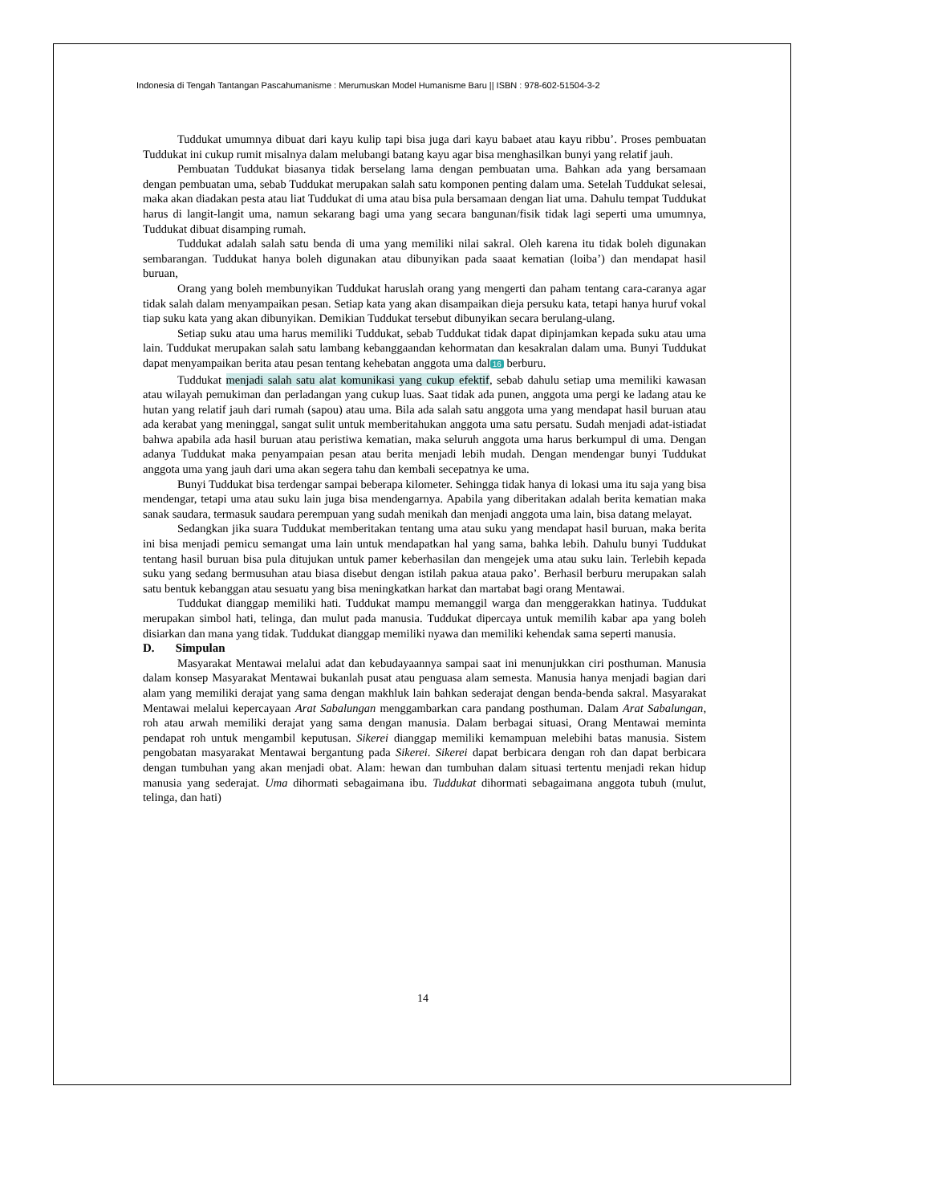Indonesia di Tengah Tantangan Pascahumanisme : Merumuskan Model Humanisme Baru || ISBN : 978-602-51504-3-2
Tuddukat umumnya dibuat dari kayu kulip tapi bisa juga dari kayu babaet atau kayu ribbu’. Proses pembuatan Tuddukat ini cukup rumit misalnya dalam melubangi batang kayu agar bisa menghasilkan bunyi yang relatif jauh.
Pembuatan Tuddukat biasanya tidak berselang lama dengan pembuatan uma. Bahkan ada yang bersamaan dengan pembuatan uma, sebab Tuddukat merupakan salah satu komponen penting dalam uma. Setelah Tuddukat selesai, maka akan diadakan pesta atau liat Tuddukat di uma atau bisa pula bersamaan dengan liat uma. Dahulu tempat Tuddukat harus di langit-langit uma, namun sekarang bagi uma yang secara bangunan/fisik tidak lagi seperti uma umumnya, Tuddukat dibuat disamping rumah.
Tuddukat adalah salah satu benda di uma yang memiliki nilai sakral. Oleh karena itu tidak boleh digunakan sembarangan. Tuddukat hanya boleh digunakan atau dibunyikan pada saaat kematian (loiba’) dan mendapat hasil buruan,
Orang yang boleh membunyikan Tuddukat haruslah orang yang mengerti dan paham tentang cara-caranya agar tidak salah dalam menyampaikan pesan. Setiap kata yang akan disampaikan dieja persuku kata, tetapi hanya huruf vokal tiap suku kata yang akan dibunyikan. Demikian Tuddukat tersebut dibunyikan secara berulang-ulang.
Setiap suku atau uma harus memiliki Tuddukat, sebab Tuddukat tidak dapat dipinjamkan kepada suku atau uma lain. Tuddukat merupakan salah satu lambang kebanggaandan kehormatan dan kesakralan dalam uma. Bunyi Tuddukat dapat menyampaikan berita atau pesan tentang kehebatan anggota uma dal 16 berburu.
Tuddukat menjadi salah satu alat komunikasi yang cukup efektif, sebab dahulu setiap uma memiliki kawasan atau wilayah pemukiman dan perladangan yang cukup luas. Saat tidak ada punen, anggota uma pergi ke ladang atau ke hutan yang relatif jauh dari rumah (sapou) atau uma. Bila ada salah satu anggota uma yang mendapat hasil buruan atau ada kerabat yang meninggal, sangat sulit untuk memberitahukan anggota uma satu persatu. Sudah menjadi adat-istiadat bahwa apabila ada hasil buruan atau peristiwa kematian, maka seluruh anggota uma harus berkumpul di uma. Dengan adanya Tuddukat maka penyampaian pesan atau berita menjadi lebih mudah. Dengan mendengar bunyi Tuddukat anggota uma yang jauh dari uma akan segera tahu dan kembali secepatnya ke uma.
Bunyi Tuddukat bisa terdengar sampai beberapa kilometer. Sehingga tidak hanya di lokasi uma itu saja yang bisa mendengar, tetapi uma atau suku lain juga bisa mendengarnya. Apabila yang diberitakan adalah berita kematian maka sanak saudara, termasuk saudara perempuan yang sudah menikah dan menjadi anggota uma lain, bisa datang melayat.
Sedangkan jika suara Tuddukat memberitakan tentang uma atau suku yang mendapat hasil buruan, maka berita ini bisa menjadi pemicu semangat uma lain untuk mendapatkan hal yang sama, bahka lebih. Dahulu bunyi Tuddukat tentang hasil buruan bisa pula ditujukan untuk pamer keberhasilan dan mengejek uma atau suku lain. Terlebih kepada suku yang sedang bermusuhan atau biasa disebut dengan istilah pakua ataua pako’. Berhasil berburu merupakan salah satu bentuk kebanggan atau sesuatu yang bisa meningkatkan harkat dan martabat bagi orang Mentawai.
Tuddukat dianggap memiliki hati. Tuddukat mampu memanggil warga dan menggerakkan hatinya. Tuddukat merupakan simbol hati, telinga, dan mulut pada manusia. Tuddukat dipercaya untuk memilih kabar apa yang boleh disiarkan dan mana yang tidak. Tuddukat dianggap memiliki nyawa dan memiliki kehendak sama seperti manusia.
D. Simpulan
Masyarakat Mentawai melalui adat dan kebudayaannya sampai saat ini menunjukkan ciri posthuman. Manusia dalam konsep Masyarakat Mentawai bukanlah pusat atau penguasa alam semesta. Manusia hanya menjadi bagian dari alam yang memiliki derajat yang sama dengan makhluk lain bahkan sederajat dengan benda-benda sakral. Masyarakat Mentawai melalui kepercayaan Arat Sabalungan menggambarkan cara pandang posthuman. Dalam Arat Sabalungan, roh atau arwah memiliki derajat yang sama dengan manusia. Dalam berbagai situasi, Orang Mentawai meminta pendapat roh untuk mengambil keputusan. Sikerei dianggap memiliki kemampuan melebihi batas manusia. Sistem pengobatan masyarakat Mentawai bergantung pada Sikerei. Sikerei dapat berbicara dengan roh dan dapat berbicara dengan tumbuhan yang akan menjadi obat. Alam: hewan dan tumbuhan dalam situasi tertentu menjadi rekan hidup manusia yang sederajat. Uma dihormati sebagaimana ibu. Tuddukat dihormati sebagaimana anggota tubuh (mulut, telinga, dan hati)
14